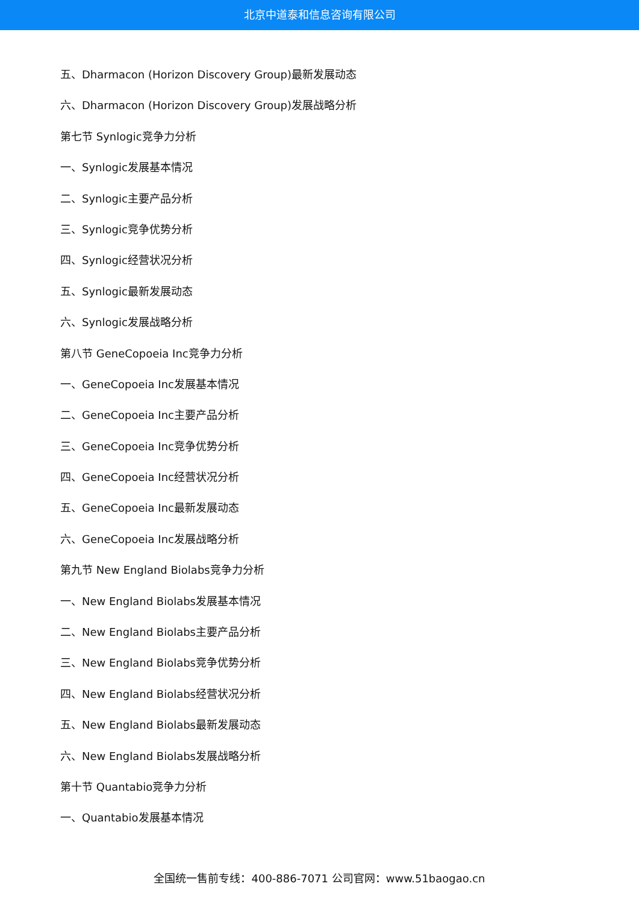北京中道泰和信息咨询有限公司
五、Dharmacon (Horizon Discovery Group)最新发展动态
六、Dharmacon (Horizon Discovery Group)发展战略分析
第七节 Synlogic竞争力分析
一、Synlogic发展基本情况
二、Synlogic主要产品分析
三、Synlogic竞争优势分析
四、Synlogic经营状况分析
五、Synlogic最新发展动态
六、Synlogic发展战略分析
第八节 GeneCopoeia Inc竞争力分析
一、GeneCopoeia Inc发展基本情况
二、GeneCopoeia Inc主要产品分析
三、GeneCopoeia Inc竞争优势分析
四、GeneCopoeia Inc经营状况分析
五、GeneCopoeia Inc最新发展动态
六、GeneCopoeia Inc发展战略分析
第九节 New England Biolabs竞争力分析
一、New England Biolabs发展基本情况
二、New England Biolabs主要产品分析
三、New England Biolabs竞争优势分析
四、New England Biolabs经营状况分析
五、New England Biolabs最新发展动态
六、New England Biolabs发展战略分析
第十节 Quantabio竞争力分析
一、Quantabio发展基本情况
全国统一售前专线：400-886-7071 公司官网：www.51baogao.cn